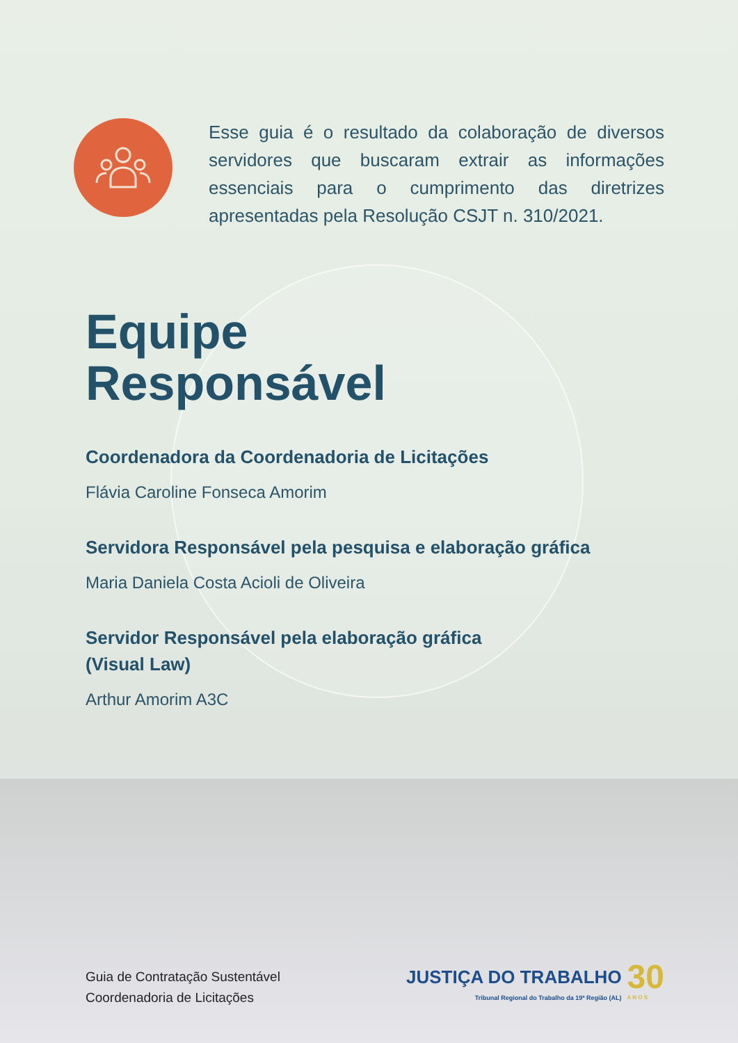Esse guia é o resultado da colaboração de diversos servidores que buscaram extrair as informações essenciais para o cumprimento das diretrizes apresentadas pela Resolução CSJT n. 310/2021.
Equipe
Responsável
Coordenadora da Coordenadoria de Licitações
Flávia Caroline Fonseca Amorim
Servidora Responsável pela pesquisa e elaboração gráfica
Maria Daniela Costa Acioli de Oliveira
Servidor Responsável pela elaboração gráfica
(Visual Law)
Arthur Amorim A3C
Guia de Contratação Sustentável
Coordenadoria de Licitações
JUSTIÇA DO TRABALHO
Tribunal Regional do Trabalho da 19ª Região (AL)
30
A N O S